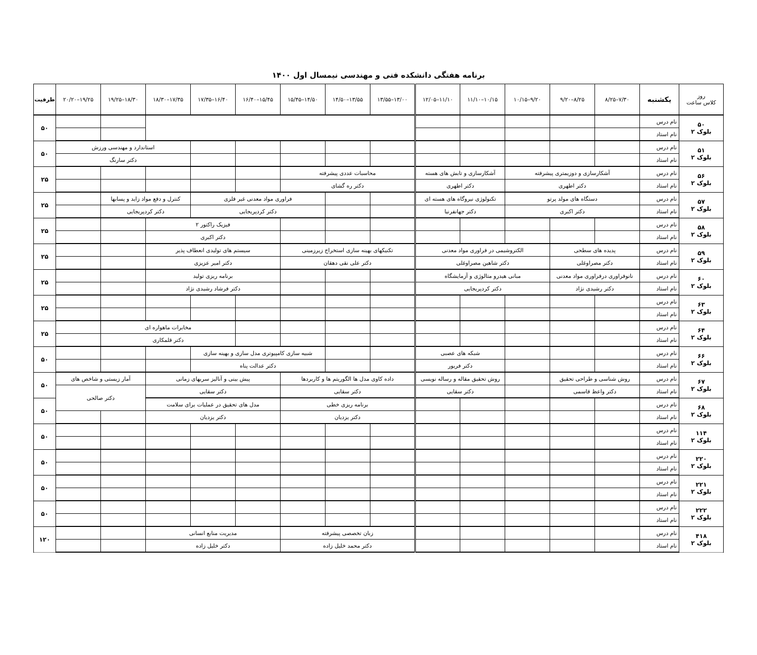برنامه هفتگی دانشکده فنی و مهندسی نیمسال اول ۱۴۰۰
| روز کلاس ساعت | یکشنبه | ۷/۳۰–۸/۲۵ | ۸/۲۵–۹/۲۰ | ۹/۲۰–۱۰/۱۵ | ۱۰/۱۵–۱۱/۱۰ | ۱۱/۱۰–۱۲/۰۵ | ۱۳/۰۰–۱۳/۵۵ | ۱۳/۵۵–۱۴/۵۰ | ۱۴/۵۰–۱۵/۴۵ | ۱۵/۴۵–۱۶/۴۰ | ۱۶/۴۰–۱۷/۳۵ | ۱۷/۳۵–۱۸/۳۰ | ۱۸/۳۰–۱۹/۲۵ | ۱۹/۲۵–۲۰/۲۰ | ظرفیت |
| --- | --- | --- | --- | --- | --- | --- | --- | --- | --- | --- | --- | --- | --- | --- | --- |
| ۵۰ بلوک ۲ | نام درس | | | | | | | | | | | | | | ۵۰ |
| | نام استاد | | | | | | | | | | | | | | |
| ۵۱ بلوک ۲ | نام درس | | | | | | | | | | | استاندارد و مهندسی ورزش | | | ۵۰ |
| | نام استاد | | | | | | | | | | | دکتر سارنگ | | | |
| ۵۶ بلوک ۲ | نام درس | آشکارسازی و دوزیمتری پیشرفته | | | آشکارسازی و تابش های هسته | | محاسبات عددی پیشرفته | | | | | | | | ۲۵ |
| | نام استاد | دکتر اطهری | | | دکتر اطهری | | دکتر ره گشای | | | | | | | | |
| ۵۷ بلوک ۲ | نام درس | دستگاه های مولد پرتو | | | تکنولوژی نیروگاه های هسته ای | | | | فراوری مواد معدنی غیر فلزی | | | کنترل و دفع مواد زاید و پسابها | | | ۲۵ |
| | نام استاد | دکتر اکبری | | | دکتر جهانفرنیا | | | | دکتر کردپریجایی | | | دکتر کردپریجایی | | | |
| ۵۸ بلوک ۲ | نام درس | | | | | | | | | فیزیک راکتور ۲ | | | | | ۲۵ |
| | نام استاد | | | | | | | | | دکتر اکبری | | | | | |
| ۵۹ بلوک ۲ | نام درس | پدیده های سطحی | | الکتروشیمی در فراوری مواد معدنی | | | تکنیکهای بهینه سازی استخراج زیرزمینی | | | سیستم های تولیدی انعطاف پذیر | | | | | ۲۵ |
| | نام استاد | دکتر مصراوغلی | | دکتر شاهین مصراوغلی | | | دکتر علی نقی دهقان | | | دکتر امیر عزیزی | | | | | |
| ۶۰ بلوک ۲ | نام درس | نانوفراوری درفراوری مواد معدنی | | مبانی هیدرو متالوژی و آزمایشگاه | | | | | | برنامه ریزی تولید | | | | | ۲۵ |
| | نام استاد | دکتر رشیدی نژاد | | دکتر کردپریجایی | | | | | | دکتر فرشاد رشیدی نژاد | | | | | |
| ۶۳ بلوک ۲ | نام درس | | | | | | | | | | | | | | ۲۵ |
| | نام استاد | | | | | | | | | | | | | | |
| ۶۴ بلوک ۲ | نام درس | | | | | | | | | | مخابرات ماهواره ای | | | | ۲۵ |
| | نام استاد | | | | | | | | | | دکتر قلمکاری | | | | |
| ۶۶ بلوک ۲ | نام درس | | | | شبکه های عصبی | | | | شبیه سازی کامپیوتری مدل سازی و بهینه سازی | | | | | | ۵۰ |
| | نام استاد | | | | دکتر فریور | | | | دکتر عدالت پناه | | | | | | |
| ۶۷ بلوک ۲ | نام درس | روش شناسی و طراحی تحقیق | | | روش تحقیق مقاله و رساله نویسی | | داده کاوی مدل ها الگوریتم ها و کاربردها | | | پیش بینی و آنالیز سریهای زمانی | | | آمار زیستی و شاخص های | | ۵۰ |
| | نام استاد | دکتر واعظ قاسمی | | | دکتر سقایی | | دکتر سقایی | | | دکتر سقایی | | | دکتر صالحی | | |
| ۶۸ بلوک ۲ | نام درس | | | | | | برنامه ریزی خطی | | | مدل های تحقیق در عملیات برای سلامت | | | | | ۵۰ |
| | نام استاد | | | | | | دکتر یزدیان | | | دکتر یزدیان | | | | | |
| ۱۱۴ بلوک ۲ | نام درس | | | | | | | | | | | | | | ۵۰ |
| | نام استاد | | | | | | | | | | | | | | |
| ۲۲۰ بلوک ۲ | نام درس | | | | | | | | | | | | | | ۵۰ |
| | نام استاد | | | | | | | | | | | | | | |
| ۲۲۱ بلوک ۲ | نام درس | | | | | | | | | | | | | | ۵۰ |
| | نام استاد | | | | | | | | | | | | | | |
| ۲۲۲ بلوک ۲ | نام درس | | | | | | | | | | | | | | ۵۰ |
| | نام استاد | | | | | | | | | | | | | | |
| ۴۱۸ بلوک ۲ | نام درس | | | | | | زبان تخصصی پیشرفته | | | مدیریت منابع انسانی | | | | | ۱۲۰ |
| | نام استاد | | | | | | دکتر محمد خلیل زاده | | | دکتر خلیل زاده | | | | | |